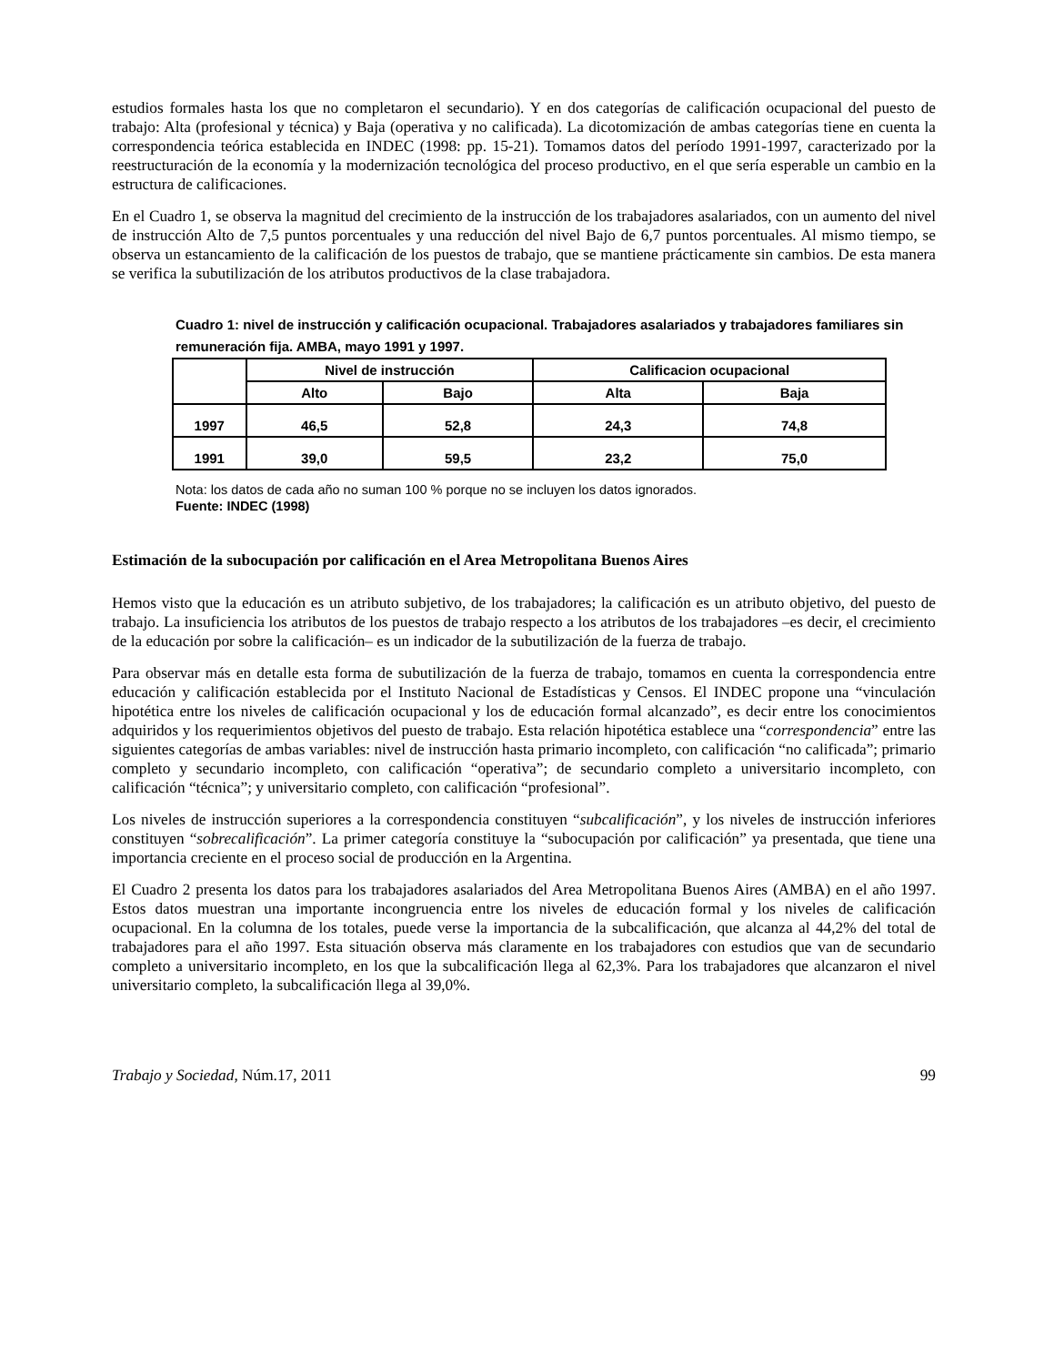estudios formales hasta los que no completaron el secundario). Y en dos categorías de calificación ocupacional del puesto de trabajo: Alta (profesional y técnica) y Baja (operativa y no calificada). La dicotomización de ambas categorías tiene en cuenta la correspondencia teórica establecida en INDEC (1998: pp. 15-21). Tomamos datos del período 1991-1997, caracterizado por la reestructuración de la economía y la modernización tecnológica del proceso productivo, en el que sería esperable un cambio en la estructura de calificaciones.
En el Cuadro 1, se observa la magnitud del crecimiento de la instrucción de los trabajadores asalariados, con un aumento del nivel de instrucción Alto de 7,5 puntos porcentuales y una reducción del nivel Bajo de 6,7 puntos porcentuales. Al mismo tiempo, se observa un estancamiento de la calificación de los puestos de trabajo, que se mantiene prácticamente sin cambios. De esta manera se verifica la subutilización de los atributos productivos de la clase trabajadora.
Cuadro 1: nivel de instrucción y calificación ocupacional. Trabajadores asalariados y trabajadores familiares sin remuneración fija. AMBA, mayo 1991 y 1997.
| | Nivel de instrucción | | Calificacion ocupacional | |
| --- | --- | --- | --- | --- |
| | Alto | Bajo | Alta | Baja |
| 1997 | 46,5 | 52,8 | 24,3 | 74,8 |
| 1991 | 39,0 | 59,5 | 23,2 | 75,0 |
Nota: los datos de cada año no suman 100 % porque no se incluyen los datos ignorados.
Fuente: INDEC (1998)
Estimación de la subocupación por calificación en el Area Metropolitana Buenos Aires
Hemos visto que la educación es un atributo subjetivo, de los trabajadores; la calificación es un atributo objetivo, del puesto de trabajo. La insuficiencia los atributos de los puestos de trabajo respecto a los atributos de los trabajadores –es decir, el crecimiento de la educación por sobre la calificación– es un indicador de la subutilización de la fuerza de trabajo.
Para observar más en detalle esta forma de subutilización de la fuerza de trabajo, tomamos en cuenta la correspondencia entre educación y calificación establecida por el Instituto Nacional de Estadísticas y Censos. El INDEC propone una “vinculación hipotética entre los niveles de calificación ocupacional y los de educación formal alcanzado”, es decir entre los conocimientos adquiridos y los requerimientos objetivos del puesto de trabajo. Esta relación hipotética establece una “correspondencia” entre las siguientes categorías de ambas variables: nivel de instrucción hasta primario incompleto, con calificación “no calificada”; primario completo y secundario incompleto, con calificación “operativa”; de secundario completo a universitario incompleto, con calificación “técnica”; y universitario completo, con calificación “profesional”.
Los niveles de instrucción superiores a la correspondencia constituyen “subcalificación”, y los niveles de instrucción inferiores constituyen “sobrecalificación”. La primer categoría constituye la “subocupación por calificación” ya presentada, que tiene una importancia creciente en el proceso social de producción en la Argentina.
El Cuadro 2 presenta los datos para los trabajadores asalariados del Area Metropolitana Buenos Aires (AMBA) en el año 1997. Estos datos muestran una importante incongruencia entre los niveles de educación formal y los niveles de calificación ocupacional. En la columna de los totales, puede verse la importancia de la subcalificación, que alcanza al 44,2% del total de trabajadores para el año 1997. Esta situación observa más claramente en los trabajadores con estudios que van de secundario completo a universitario incompleto, en los que la subcalificación llega al 62,3%. Para los trabajadores que alcanzaron el nivel universitario completo, la subcalificación llega al 39,0%.
Trabajo y Sociedad, Núm.17, 2011 99